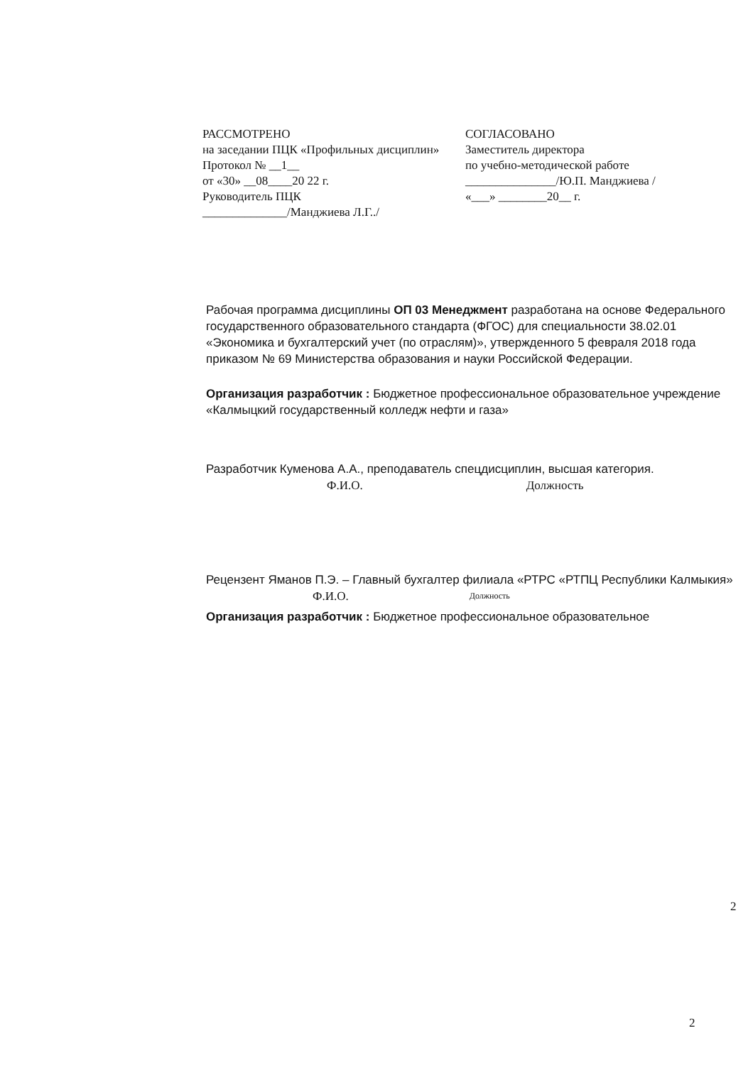РАССМОТРЕНО
на заседании ПЦК «Профильных дисциплин»
Протокол № __1__
от «30» __08____20 22 г.
Руководитель ПЦК
______________/Манджиева Л.Г../
СОГЛАСОВАНО
Заместитель директора
по учебно-методической работе
_______________/Ю.П. Манджиева /
«___» ________20__ г.
Рабочая программа дисциплины ОП 03 Менеджмент разработана на основе Федерального государственного образовательного стандарта (ФГОС) для специальности 38.02.01 «Экономика и бухгалтерский учет (по отраслям)», утвержденного 5 февраля 2018 года приказом № 69 Министерства образования и науки Российской Федерации.
Организация разработчик : Бюджетное профессиональное образовательное учреждение «Калмыцкий государственный колледж нефти и газа»
Разработчик Куменова А.А., преподаватель спецдисциплин, высшая категория.
Ф.И.О. Должность
Рецензент Яманов П.Э. – Главный бухгалтер филиала «РТРС «РТПЦ Республики Калмыкия»
Ф.И.О. Должность
Организация разработчик : Бюджетное профессиональное образовательное
2
2